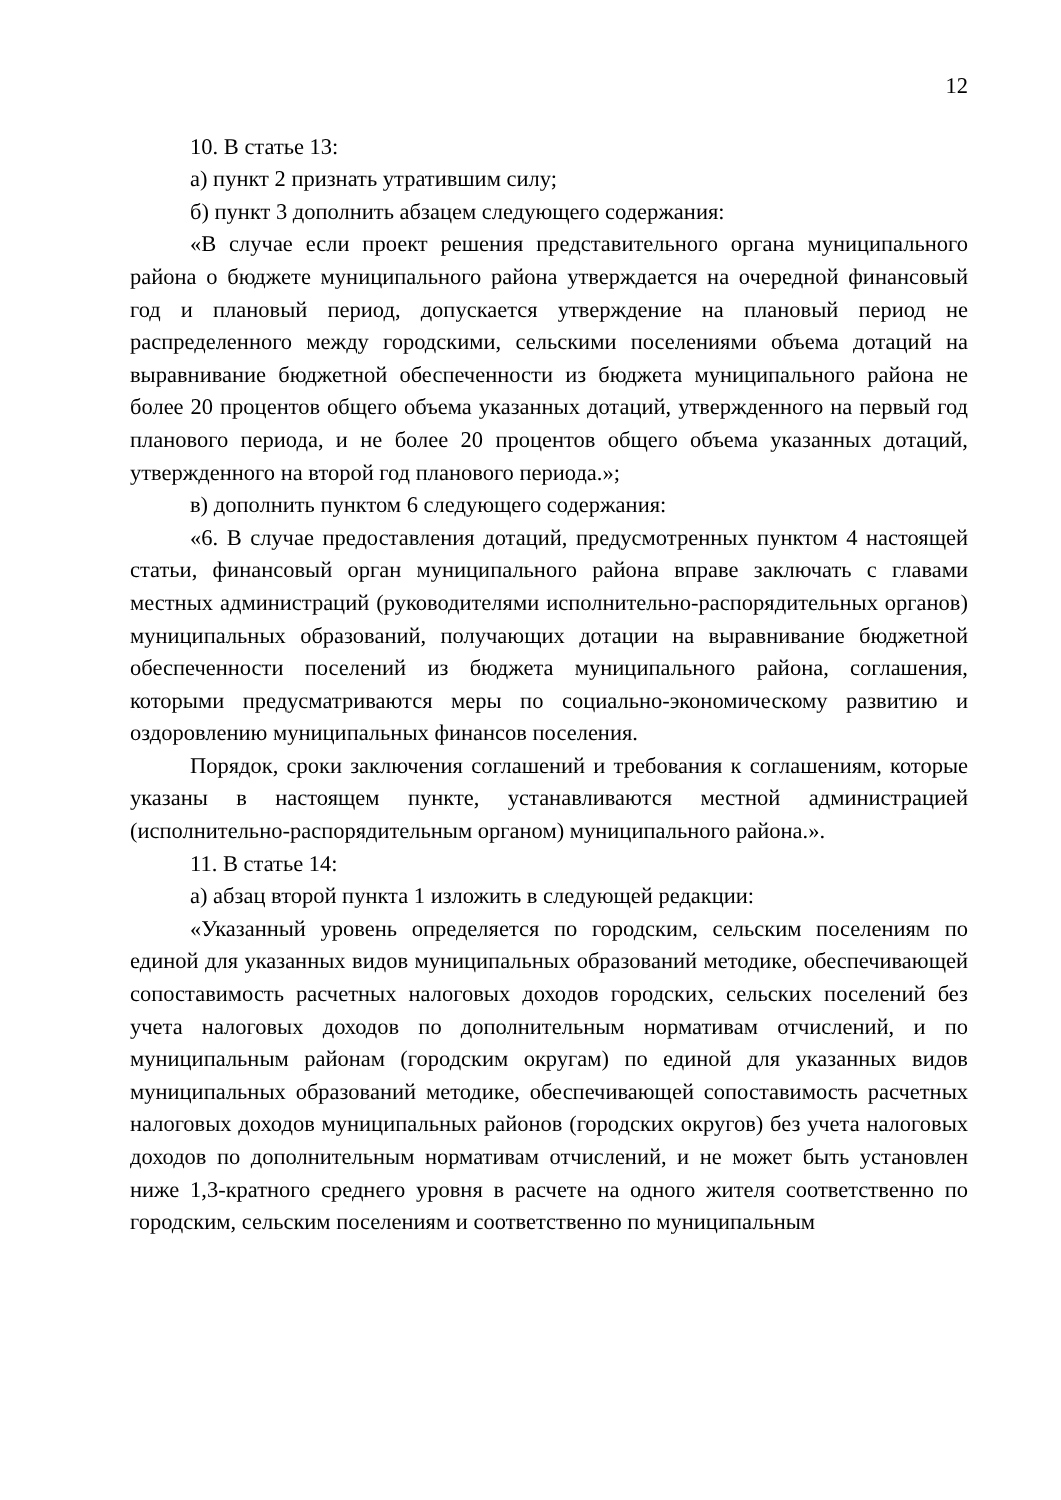12
10. В статье 13:
а) пункт 2 признать утратившим силу;
б) пункт 3 дополнить абзацем следующего содержания:
«В случае если проект решения представительного органа муниципального района о бюджете муниципального района утверждается на очередной финансовый год и плановый период, допускается утверждение на плановый период не распределенного между городскими, сельскими поселениями объема дотаций на выравнивание бюджетной обеспеченности из бюджета муниципального района не более 20 процентов общего объема указанных дотаций, утвержденного на первый год планового периода, и не более 20 процентов общего объема указанных дотаций, утвержденного на второй год планового периода.»;
в) дополнить пунктом 6 следующего содержания:
«6. В случае предоставления дотаций, предусмотренных пунктом 4 настоящей статьи, финансовый орган муниципального района вправе заключать с главами местных администраций (руководителями исполнительно-распорядительных органов) муниципальных образований, получающих дотации на выравнивание бюджетной обеспеченности поселений из бюджета муниципального района, соглашения, которыми предусматриваются меры по социально-экономическому развитию и оздоровлению муниципальных финансов поселения.
Порядок, сроки заключения соглашений и требования к соглашениям, которые указаны в настоящем пункте, устанавливаются местной администрацией (исполнительно-распорядительным органом) муниципального района.».
11. В статье 14:
а) абзац второй пункта 1 изложить в следующей редакции:
«Указанный уровень определяется по городским, сельским поселениям по единой для указанных видов муниципальных образований методике, обеспечивающей сопоставимость расчетных налоговых доходов городских, сельских поселений без учета налоговых доходов по дополнительным нормативам отчислений, и по муниципальным районам (городским округам) по единой для указанных видов муниципальных образований методике, обеспечивающей сопоставимость расчетных налоговых доходов муниципальных районов (городских округов) без учета налоговых доходов по дополнительным нормативам отчислений, и не может быть установлен ниже 1,3-кратного среднего уровня в расчете на одного жителя соответственно по городским, сельским поселениям и соответственно по муниципальным